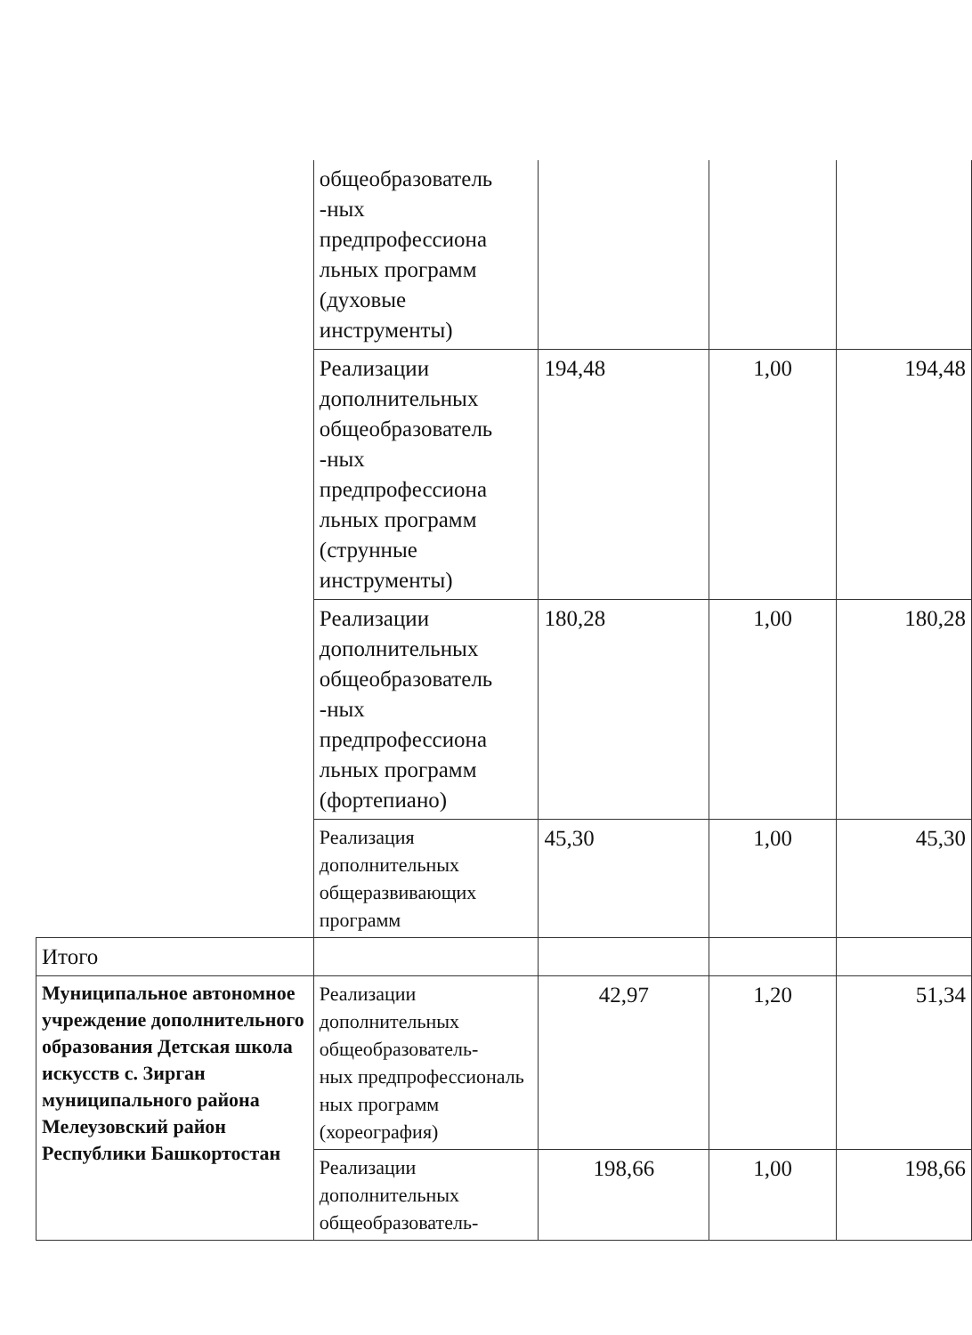| | общеобразователь -ных предпрофессиона льных программ (духовые инструменты) | | | |
| | Реализации дополнительных общеобразователь -ных предпрофессиона льных программ (струнные инструменты) | 194,48 | 1,00 | 194,48 |
| | Реализации дополнительных общеобразователь -ных предпрофессиона льных программ (фортепиано) | 180,28 | 1,00 | 180,28 |
| | Реализация дополнительных общеразвивающих программ | 45,30 | 1,00 | 45,30 |
| Итого | | | | |
| Муниципальное автономное учреждение дополнительного образования Детская школа искусств с. Зирган муниципального района Мелеузовский район Республики Башкортостан | Реализации дополнительных общеобразователь- ных предпрофессиональ ных программ (хореография) | 42,97 | 1,20 | 51,34 |
| | Реализации дополнительных общеобразователь- | 198,66 | 1,00 | 198,66 |